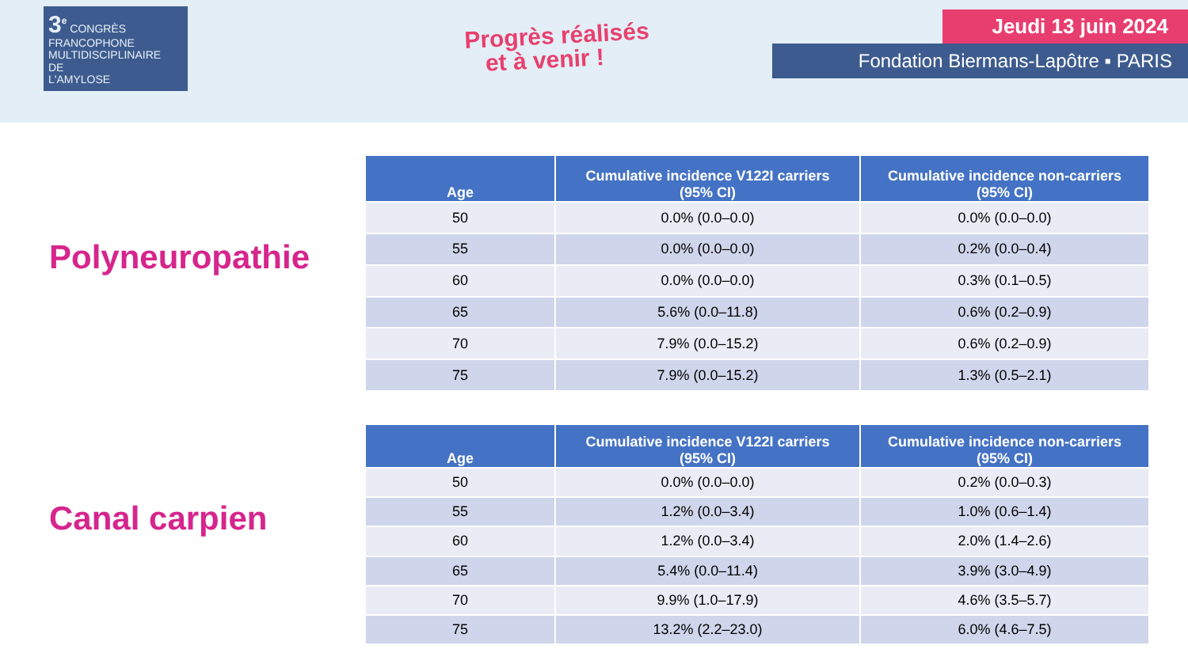3<sup>e</sup> CONGRÈS
FRANCOPHONE
MULTIDISCIPLINAIRE
DE
L'AMYLOSE
Progrès réalisés
et à venir !
Jeudi 13 juin 2024
Fondation Biermans-Lapôtre ▪ PARIS
Polyneuropathie
| Age | Cumulative incidence V122I carriers (95% CI) | Cumulative incidence non-carriers (95% CI) |
| --- | --- | --- |
| 50 | 0.0% (0.0–0.0) | 0.0% (0.0–0.0) |
| 55 | 0.0% (0.0–0.0) | 0.2% (0.0–0.4) |
| 60 | 0.0% (0.0–0.0) | 0.3% (0.1–0.5) |
| 65 | 5.6% (0.0–11.8) | 0.6% (0.2–0.9) |
| 70 | 7.9% (0.0–15.2) | 0.6% (0.2–0.9) |
| 75 | 7.9% (0.0–15.2) | 1.3% (0.5–2.1) |
Canal carpien
| Age | Cumulative incidence V122I carriers (95% CI) | Cumulative incidence non-carriers (95% CI) |
| --- | --- | --- |
| 50 | 0.0% (0.0–0.0) | 0.2% (0.0–0.3) |
| 55 | 1.2% (0.0–3.4) | 1.0% (0.6–1.4) |
| 60 | 1.2% (0.0–3.4) | 2.0% (1.4–2.6) |
| 65 | 5.4% (0.0–11.4) | 3.9% (3.0–4.9) |
| 70 | 9.9% (1.0–17.9) | 4.6% (3.5–5.7) |
| 75 | 13.2% (2.2–23.0) | 6.0% (4.6–7.5) |